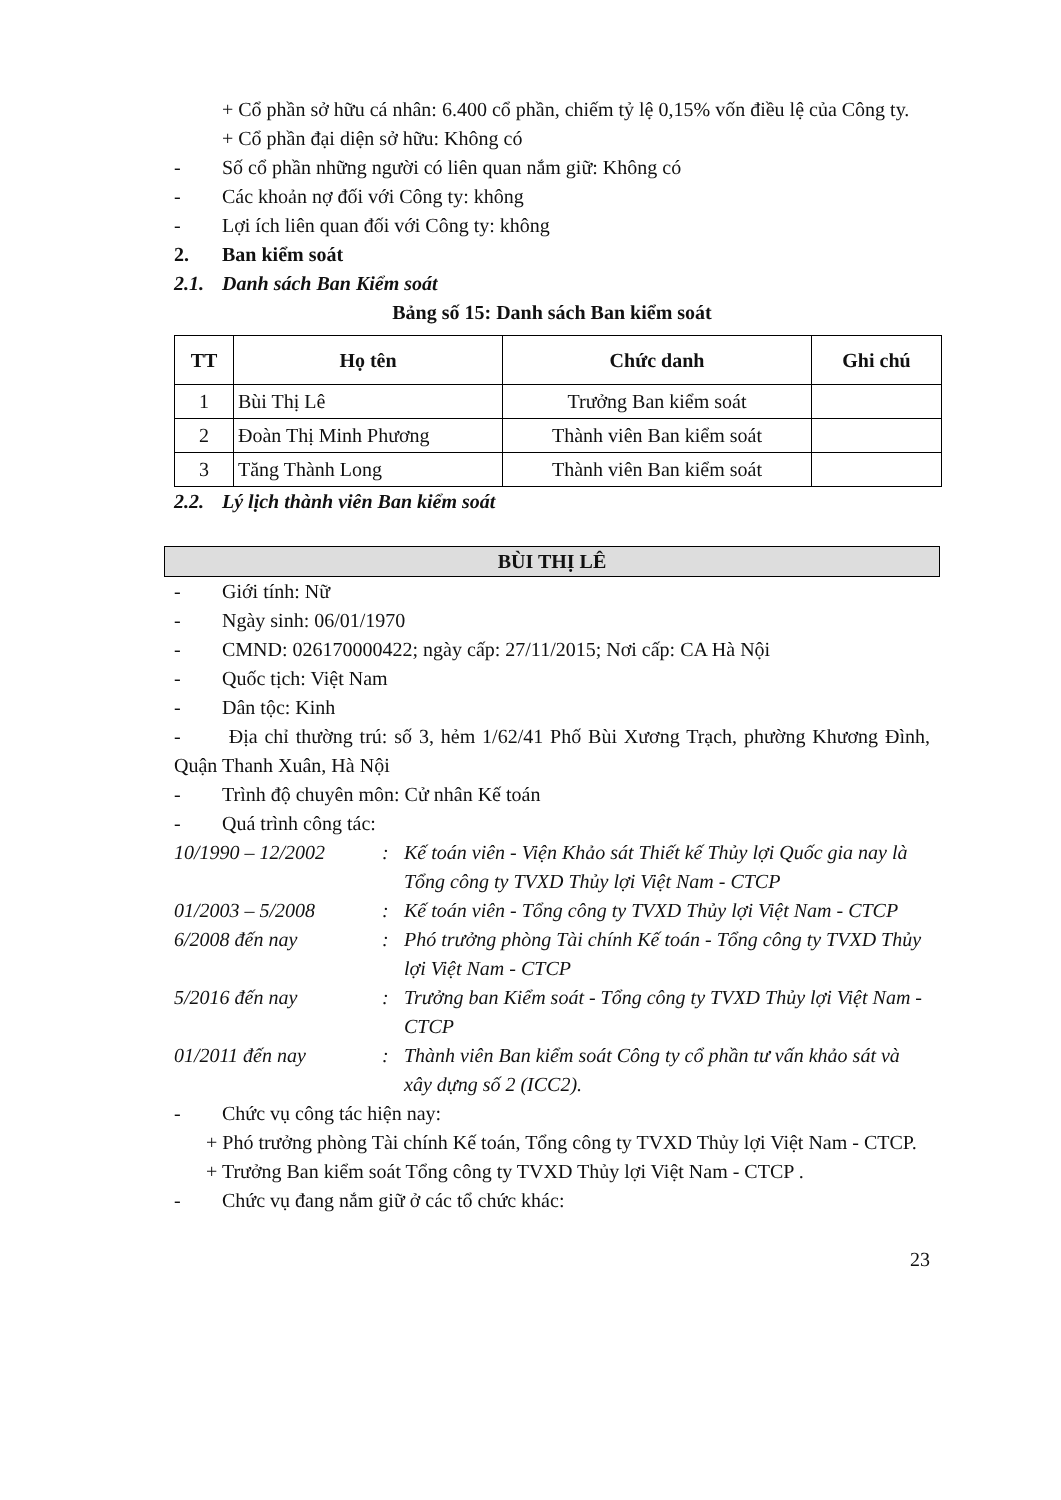+ Cổ phần sở hữu cá nhân: 6.400 cổ phần, chiếm tỷ lệ 0,15% vốn điều lệ của Công ty.
+ Cổ phần đại diện sở hữu: Không có
- Số cổ phần những người có liên quan nắm giữ: Không có
- Các khoản nợ đối với Công ty: không
- Lợi ích liên quan đối với Công ty: không
2. Ban kiểm soát
2.1. Danh sách Ban Kiểm soát
Bảng số 15: Danh sách Ban kiểm soát
| TT | Họ tên | Chức danh | Ghi chú |
| --- | --- | --- | --- |
| 1 | Bùi Thị Lê | Trưởng Ban kiểm soát | |
| 2 | Đoàn Thị Minh Phương | Thành viên Ban kiểm soát | |
| 3 | Tăng Thành Long | Thành viên Ban kiểm soát | |
2.2. Lý lịch thành viên Ban kiểm soát
BÙI THỊ LÊ
- Giới tính: Nữ
- Ngày sinh: 06/01/1970
- CMND: 026170000422; ngày cấp: 27/11/2015; Nơi cấp: CA Hà Nội
- Quốc tịch: Việt Nam
- Dân tộc: Kinh
- Địa chỉ thường trú: số 3, hẻm 1/62/41 Phố Bùi Xương Trạch, phường Khương Đình, Quận Thanh Xuân, Hà Nội
- Trình độ chuyên môn: Cử nhân Kế toán
- Quá trình công tác:
10/1990 – 12/2002 : Kế toán viên - Viện Khảo sát Thiết kế Thủy lợi Quốc gia nay là Tổng công ty TVXD Thủy lợi Việt Nam - CTCP
01/2003 – 5/2008 : Kế toán viên - Tổng công ty TVXD Thủy lợi Việt Nam - CTCP
6/2008 đến nay : Phó trưởng phòng Tài chính Kế toán - Tổng công ty TVXD Thủy lợi Việt Nam - CTCP
5/2016 đến nay : Trưởng ban Kiểm soát - Tổng công ty TVXD Thủy lợi Việt Nam - CTCP
01/2011 đến nay : Thành viên Ban kiểm soát Công ty cổ phần tư vấn khảo sát và xây dựng số 2 (ICC2).
- Chức vụ công tác hiện nay:
+ Phó trưởng phòng Tài chính Kế toán, Tổng công ty TVXD Thủy lợi Việt Nam - CTCP.
+ Trưởng Ban kiểm soát Tổng công ty TVXD Thủy lợi Việt Nam - CTCP .
- Chức vụ đang nắm giữ ở các tổ chức khác:
23